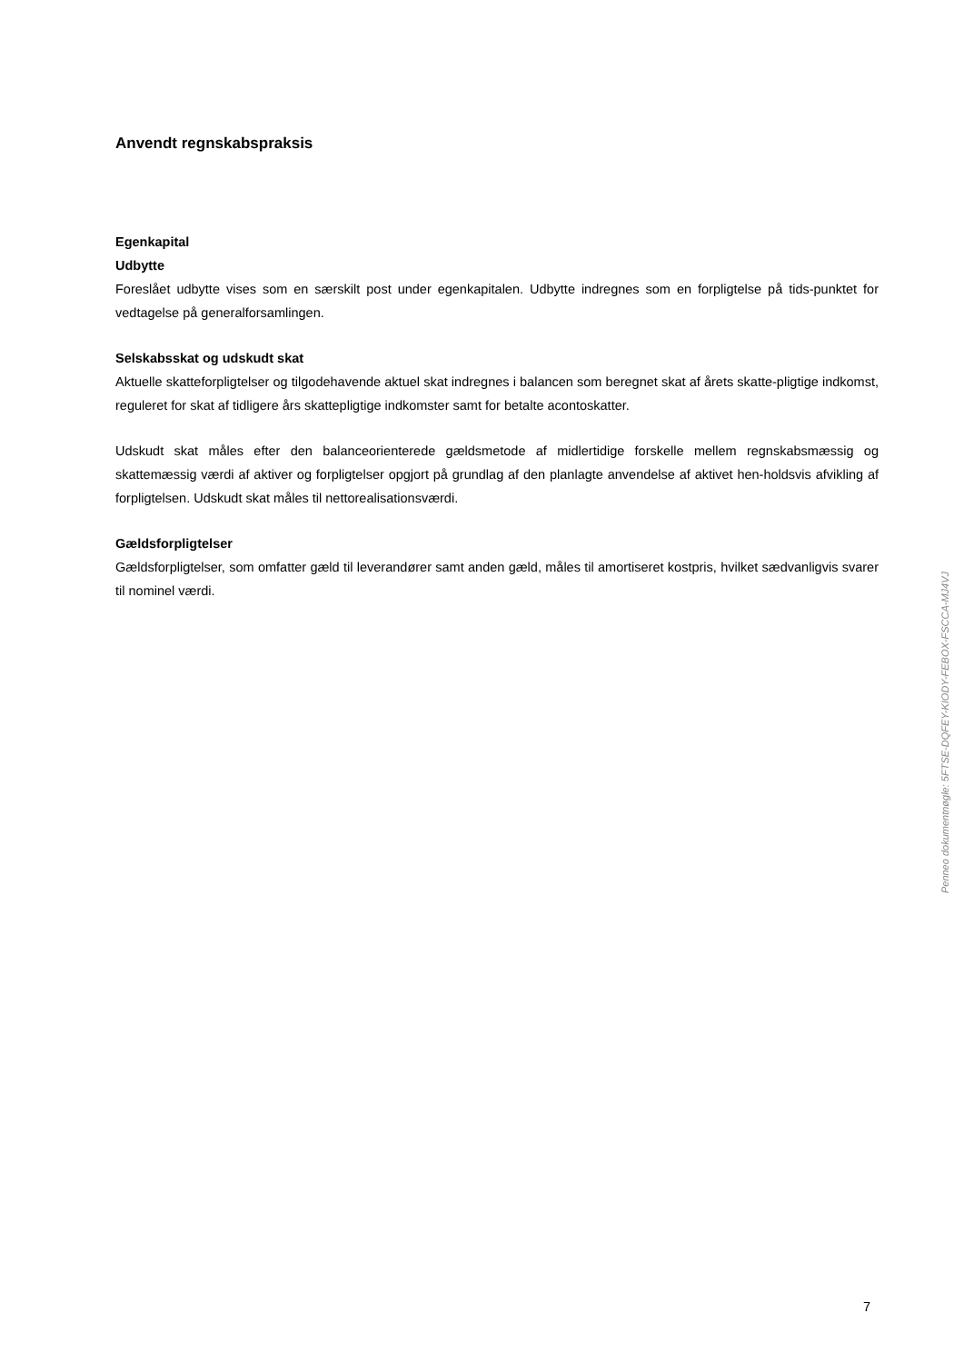Anvendt regnskabspraksis
Egenkapital
Udbytte
Foreslået udbytte vises som en særskilt post under egenkapitalen. Udbytte indregnes som en forpligtelse på tids-punktet for vedtagelse på generalforsamlingen.
Selskabsskat og udskudt skat
Aktuelle skatteforpligtelser og tilgodehavende aktuel skat indregnes i balancen som beregnet skat af årets skatte-pligtige indkomst, reguleret for skat af tidligere års skattepligtige indkomster samt for betalte acontoskatter.
Udskudt skat måles efter den balanceorienterede gældsmetode af midlertidige forskelle mellem regnskabsmæssig og skattemæssig værdi af aktiver og forpligtelser opgjort på grundlag af den planlagte anvendelse af aktivet hen-holdsvis afvikling af forpligtelsen. Udskudt skat måles til nettorealisationsværdi.
Gældsforpligtelser
Gældsforpligtelser, som omfatter gæld til leverandører samt anden gæld, måles til amortiseret kostpris, hvilket sædvanligvis svarer til nominel værdi.
Penneo dokumentnøgle: 5FTSE-DQFEY-KIODY-FEBOX-FSCCA-MJ4VJ
7